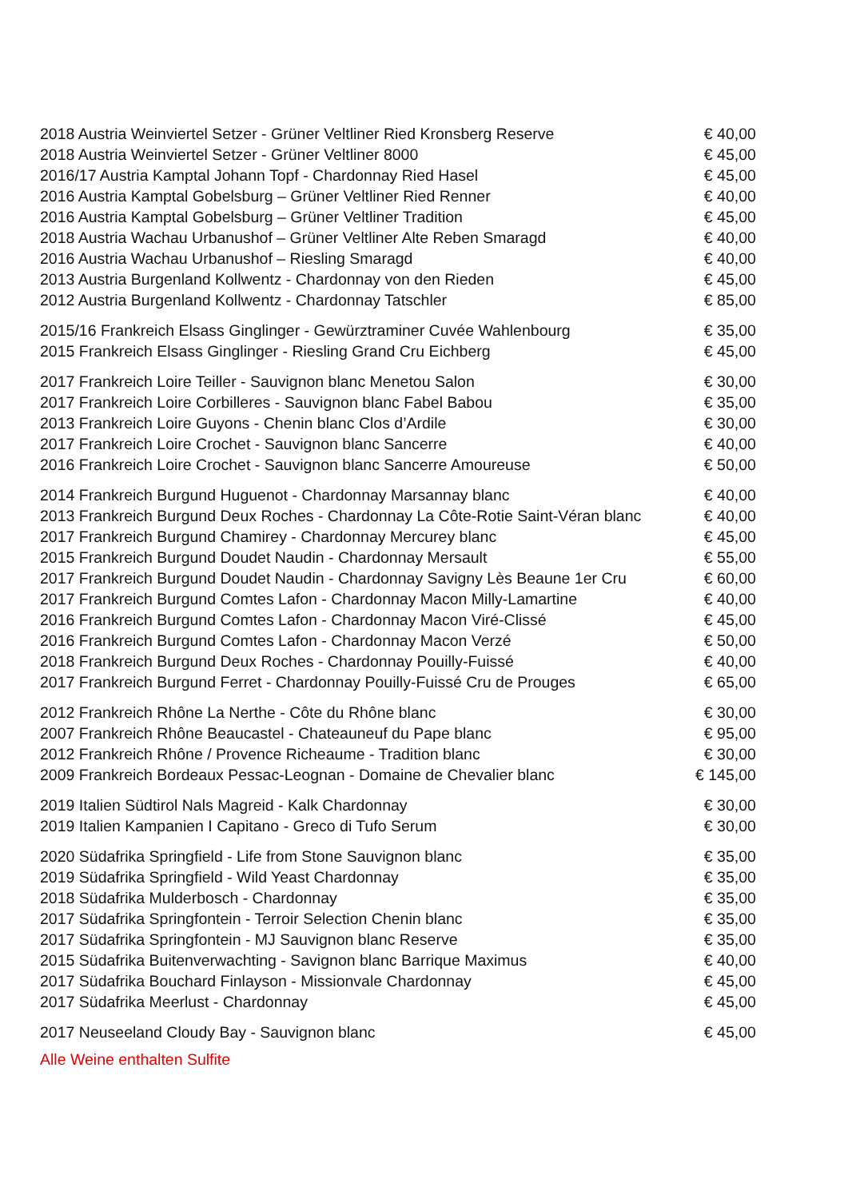| 2018 Austria Weinviertel Setzer - Grüner Veltliner Ried Kronsberg Reserve | € 40,00 |
| 2018 Austria Weinviertel Setzer - Grüner Veltliner 8000 | € 45,00 |
| 2016/17 Austria Kamptal Johann Topf - Chardonnay Ried Hasel | € 45,00 |
| 2016 Austria Kamptal Gobelsburg – Grüner Veltliner Ried Renner | € 40,00 |
| 2016 Austria Kamptal Gobelsburg – Grüner Veltliner Tradition | € 45,00 |
| 2018 Austria Wachau Urbanushof – Grüner Veltliner Alte Reben Smaragd | € 40,00 |
| 2016 Austria Wachau Urbanushof – Riesling Smaragd | € 40,00 |
| 2013 Austria Burgenland Kollwentz - Chardonnay von den Rieden | € 45,00 |
| 2012 Austria Burgenland Kollwentz - Chardonnay Tatschler | € 85,00 |
| 2015/16 Frankreich Elsass Ginglinger - Gewürztraminer Cuvée Wahlenbourg | € 35,00 |
| 2015 Frankreich Elsass Ginglinger - Riesling Grand Cru Eichberg | € 45,00 |
| 2017 Frankreich Loire Teiller - Sauvignon blanc Menetou Salon | € 30,00 |
| 2017 Frankreich Loire Corbilleres - Sauvignon blanc Fabel Babou | € 35,00 |
| 2013 Frankreich Loire Guyons - Chenin blanc Clos d’Ardile | € 30,00 |
| 2017 Frankreich Loire Crochet - Sauvignon blanc Sancerre | € 40,00 |
| 2016 Frankreich Loire Crochet - Sauvignon blanc Sancerre Amoureuse | € 50,00 |
| 2014 Frankreich Burgund Huguenot - Chardonnay Marsannay blanc | € 40,00 |
| 2013 Frankreich Burgund Deux Roches - Chardonnay La Côte-Rotie Saint-Véran blanc | € 40,00 |
| 2017 Frankreich Burgund Chamirey - Chardonnay Mercurey blanc | € 45,00 |
| 2015 Frankreich Burgund Doudet Naudin - Chardonnay Mersault | € 55,00 |
| 2017 Frankreich Burgund Doudet Naudin - Chardonnay Savigny Lès Beaune 1er Cru | € 60,00 |
| 2017 Frankreich Burgund Comtes Lafon - Chardonnay Macon Milly-Lamartine | € 40,00 |
| 2016 Frankreich Burgund Comtes Lafon - Chardonnay Macon Viré-Clissé | € 45,00 |
| 2016 Frankreich Burgund Comtes Lafon - Chardonnay Macon Verzé | € 50,00 |
| 2018 Frankreich Burgund Deux Roches - Chardonnay Pouilly-Fuissé | € 40,00 |
| 2017 Frankreich Burgund Ferret - Chardonnay Pouilly-Fuissé Cru de Prouges | € 65,00 |
| 2012 Frankreich Rhône La Nerthe - Côte du Rhône blanc | € 30,00 |
| 2007 Frankreich Rhône Beaucastel - Chateauneuf du Pape blanc | € 95,00 |
| 2012 Frankreich Rhône / Provence Richeaume - Tradition blanc | € 30,00 |
| 2009 Frankreich Bordeaux Pessac-Leognan - Domaine de Chevalier blanc | € 145,00 |
| 2019 Italien Südtirol Nals Magreid - Kalk Chardonnay | € 30,00 |
| 2019 Italien Kampanien I Capitano - Greco di Tufo Serum | € 30,00 |
| 2020 Südafrika Springfield - Life from Stone Sauvignon blanc | € 35,00 |
| 2019 Südafrika Springfield - Wild Yeast Chardonnay | € 35,00 |
| 2018 Südafrika Mulderbosch - Chardonnay | € 35,00 |
| 2017 Südafrika Springfontein - Terroir Selection Chenin blanc | € 35,00 |
| 2017 Südafrika Springfontein - MJ Sauvignon blanc Reserve | € 35,00 |
| 2015 Südafrika Buitenverwachting - Savignon blanc Barrique Maximus | € 40,00 |
| 2017 Südafrika Bouchard Finlayson - Missionvale Chardonnay | € 45,00 |
| 2017 Südafrika Meerlust - Chardonnay | € 45,00 |
| 2017 Neuseeland Cloudy Bay - Sauvignon blanc | € 45,00 |
Alle Weine enthalten Sulfite